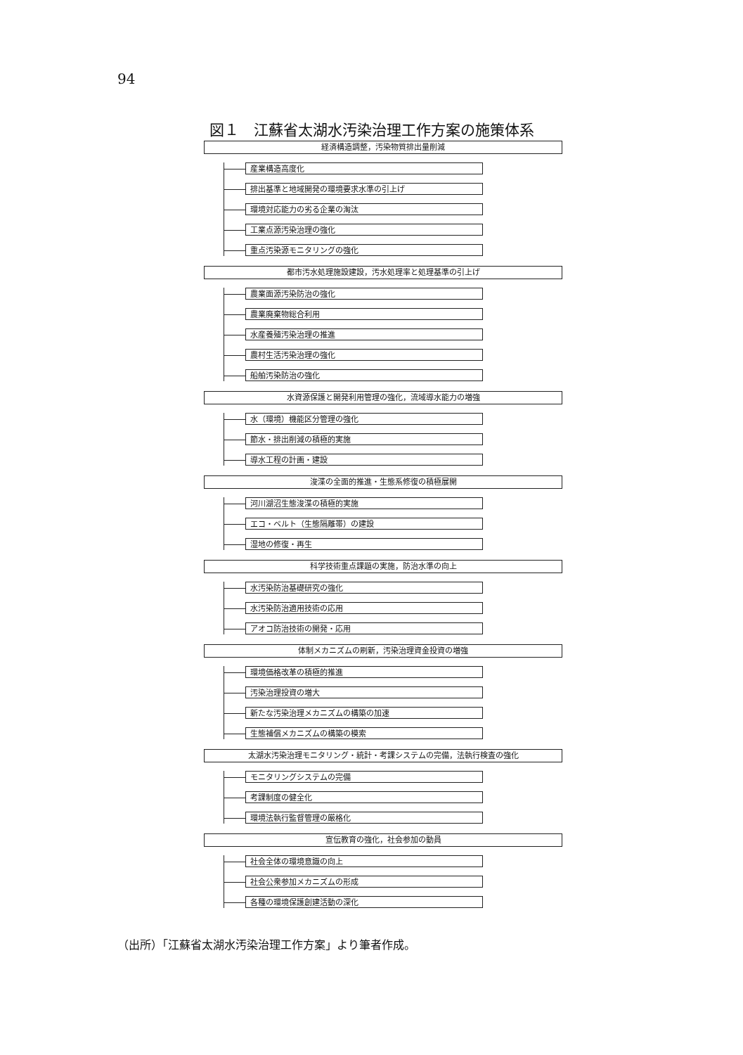94
図１　江蘇省太湖水汚染治理工作方案の施策体系
経済構造調整，汚染物質排出量削減
産業構造高度化
排出基準と地域開発の環境要求水準の引上げ
環境対応能力の劣る企業の淘汰
工業点源汚染治理の強化
重点汚染源モニタリングの強化
都市汚水処理施設建設，汚水処理率と処理基準の引上げ
農業面源汚染防治の強化
農業廃棄物総合利用
水産養殖汚染治理の推進
農村生活汚染治理の強化
船舶汚染防治の強化
水資源保護と開発利用管理の強化，流域導水能力の増強
水（環境）機能区分管理の強化
節水・排出削減の積極的実施
導水工程の計画・建設
浚渫の全面的推進・生態系修復の積極展開
河川湖沼生態浚渫の積極的実施
エコ・ベルト（生態隔離帯）の建設
湿地の修復・再生
科学技術重点課題の実施，防治水準の向上
水汚染防治基礎研究の強化
水汚染防治適用技術の応用
アオコ防治技術の開発・応用
体制メカニズムの刷新，汚染治理資金投資の増強
環境価格改革の積極的推進
汚染治理投資の増大
新たな汚染治理メカニズムの構築の加速
生態補償メカニズムの構築の模索
太湖水汚染治理モニタリング・統計・考課システムの完備，法執行検査の強化
モニタリングシステムの完備
考課制度の健全化
環境法執行監督管理の厳格化
宣伝教育の強化，社会参加の動員
社会全体の環境意識の向上
社会公衆参加メカニズムの形成
各種の環境保護創建活動の深化
（出所）「江蘇省太湖水汚染治理工作方案」より筆者作成。